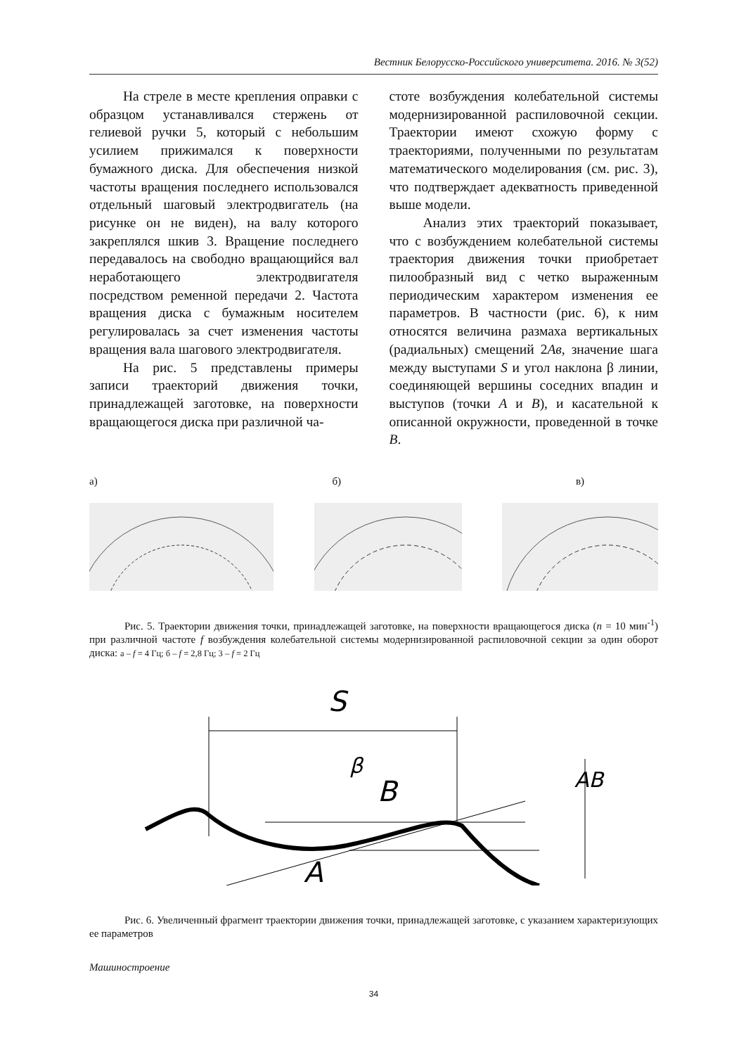Вестник Белорусско-Российского университета. 2016. № 3(52)
На стреле в месте крепления оправки с образцом устанавливался стержень от гелиевой ручки 5, который с небольшим усилием прижимался к поверхности бумажного диска. Для обеспечения низкой частоты вращения последнего использовался отдельный шаговый электродвигатель (на рисунке он не виден), на валу которого закреплялся шкив 3. Вращение последнего передавалось на свободно вращающийся вал неработающего электродвигателя посредством ременной передачи 2. Частота вращения диска с бумажным носителем регулировалась за счет изменения частоты вращения вала шагового электродвигателя.
На рис. 5 представлены примеры записи траекторий движения точки, принадлежащей заготовке, на поверхности вращающегося диска при различной ча-
стоте возбуждения колебательной системы модернизированной распиловочной секции. Траектории имеют схожую форму с траекториями, полученными по результатам математического моделирования (см. рис. 3), что подтверждает адекватность приведенной выше модели.
Анализ этих траекторий показывает, что с возбуждением колебательной системы траектория движения точки приобретает пилообразный вид с четко выраженным периодическим характером изменения ее параметров. В частности (рис. 6), к ним относятся величина размаха вертикальных (радиальных) смещений 2Aв, значение шага между выступами S и угол наклона β линии, соединяющей вершины соседних впадин и выступов (точки A и B), и касательной к описанной окружности, проведенной в точке B.
а) б) в)
Рис. 5. Траектории движения точки, принадлежащей заготовке, на поверхности вращающегося диска (n = 10 мин<sup>-1</sup>) при различной частоте f возбуждения колебательной системы модернизированной распиловочной секции за один оборот диска: а – f = 4 Гц; б – f = 2,8 Гц; 3 – f = 2 Гц
S
B
A
β
AB
Рис. 6. Увеличенный фрагмент траектории движения точки, принадлежащей заготовке, с указанием характеризующих ее параметров
Машиностроение
34